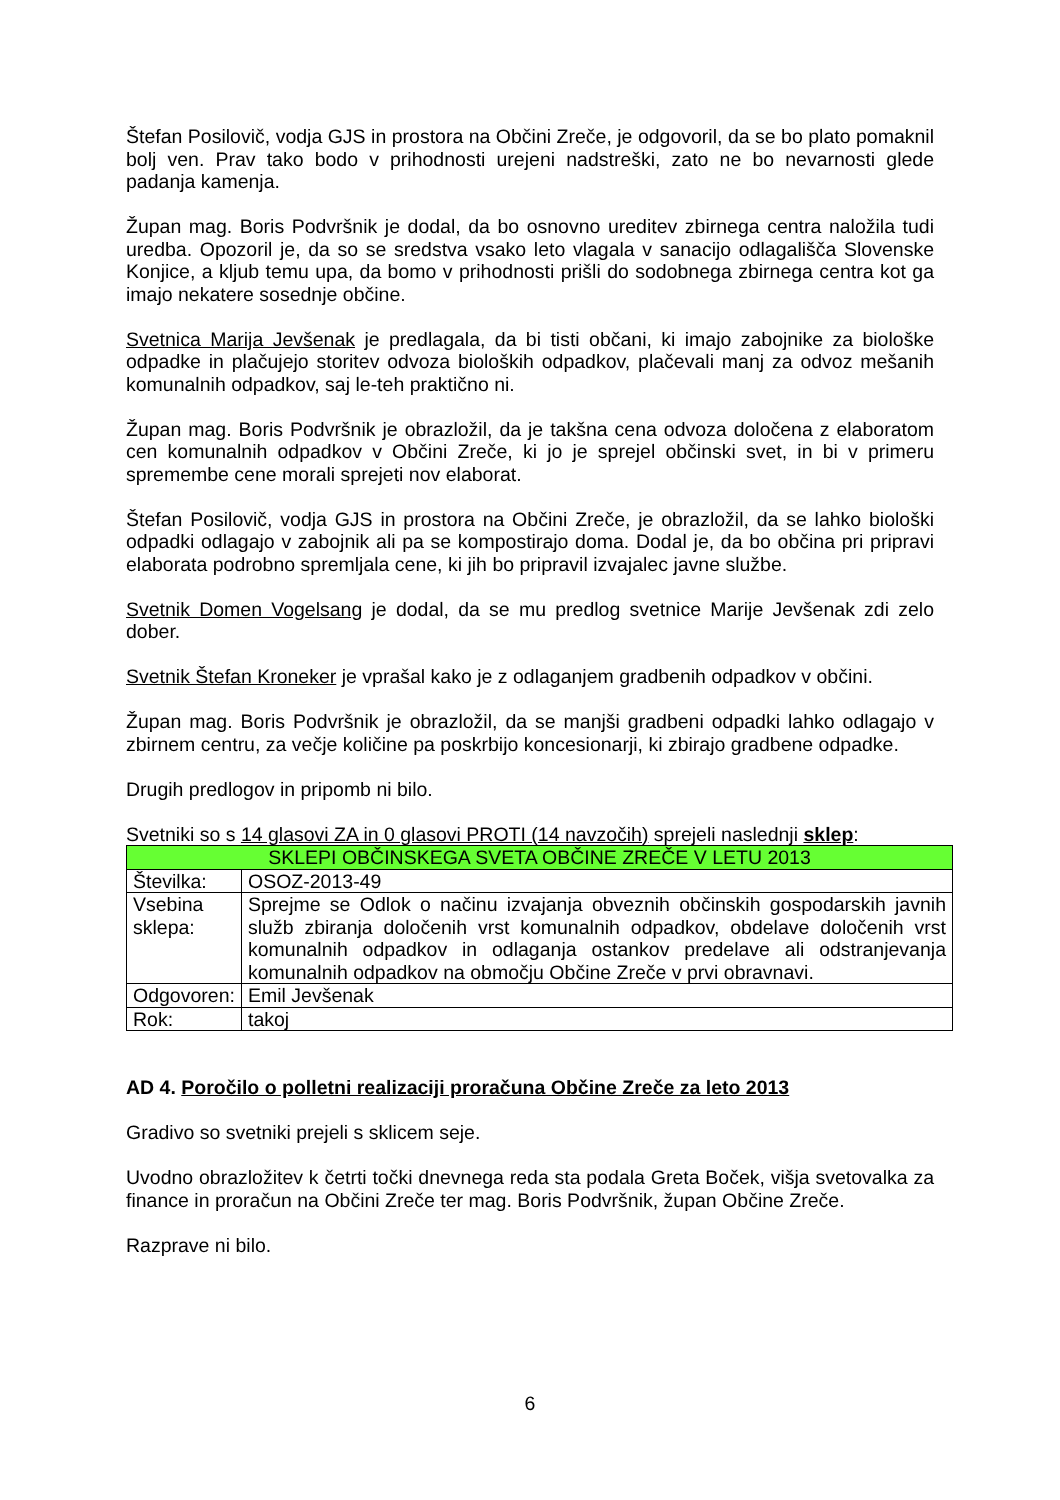Štefan Posilovič, vodja GJS in prostora na Občini Zreče, je odgovoril, da se bo plato pomaknil bolj ven. Prav tako bodo v prihodnosti urejeni nadstreški, zato ne bo nevarnosti glede padanja kamenja.
Župan mag. Boris Podvršnik je dodal, da bo osnovno ureditev zbirnega centra naložila tudi uredba. Opozoril je, da so se sredstva vsako leto vlagala v sanacijo odlagališča Slovenske Konjice, a kljub temu upa, da bomo v prihodnosti prišli do sodobnega zbirnega centra kot ga imajo nekatere sosednje občine.
Svetnica Marija Jevšenak je predlagala, da bi tisti občani, ki imajo zabojnike za biološke odpadke in plačujejo storitev odvoza bioloških odpadkov, plačevali manj za odvoz mešanih komunalnih odpadkov, saj le-teh praktično ni.
Župan mag. Boris Podvršnik je obrazložil, da je takšna cena odvoza določena z elaboratom cen komunalnih odpadkov v Občini Zreče, ki jo je sprejel občinski svet, in bi v primeru spremembe cene morali sprejeti nov elaborat.
Štefan Posilovič, vodja GJS in prostora na Občini Zreče, je obrazložil, da se lahko biološki odpadki odlagajo v zabojnik ali pa se kompostirajo doma. Dodal je, da bo občina pri pripravi elaborata podrobno spremljala cene, ki jih bo pripravil izvajalec javne službe.
Svetnik Domen Vogelsang je dodal, da se mu predlog svetnice Marije Jevšenak zdi zelo dober.
Svetnik Štefan Kroneker je vprašal kako je z odlaganjem gradbenih odpadkov v občini.
Župan mag. Boris Podvršnik je obrazložil, da se manjši gradbeni odpadki lahko odlagajo v zbirnem centru, za večje količine pa poskrbijo koncesionarji, ki zbirajo gradbene odpadke.
Drugih predlogov in pripomb ni bilo.
Svetniki so s 14 glasovi ZA in 0 glasovi PROTI (14 navzočih) sprejeli naslednji sklep:
| SKLEPI OBČINSKEGA SVETA OBČINE ZREČE V LETU 2013 | |
| Številka: | OSOZ-2013-49 |
| Vsebina sklepa: | Sprejme se Odlok o načinu izvajanja obveznih občinskih gospodarskih javnih služb zbiranja določenih vrst komunalnih odpadkov, obdelave določenih vrst komunalnih odpadkov in odlaganja ostankov predelave ali odstranjevanja komunalnih odpadkov na območju Občine Zreče v prvi obravnavi. |
| Odgovoren: | Emil Jevšenak |
| Rok: | takoj |
AD 4. Poročilo o polletni realizaciji proračuna Občine Zreče za leto 2013
Gradivo so svetniki prejeli s sklicem seje.
Uvodno obrazložitev k četrti točki dnevnega reda sta podala Greta Boček, višja svetovalka za finance in proračun na Občini Zreče ter mag. Boris Podvršnik, župan Občine Zreče.
Razprave ni bilo.
6